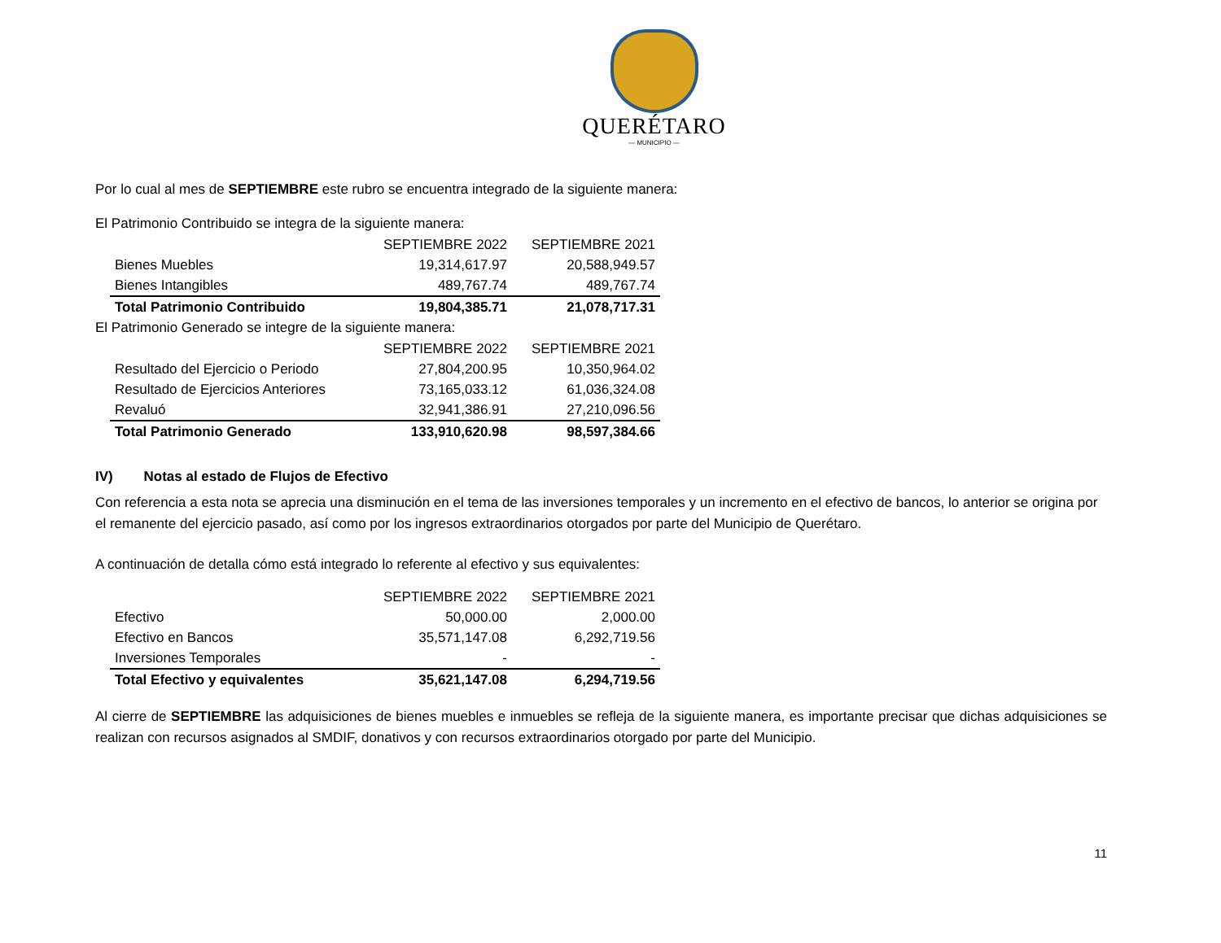QUERÉTARO
— MUNICIPIO —
Por lo cual al mes de SEPTIEMBRE este rubro se encuentra integrado de la siguiente manera:
El Patrimonio Contribuido se integra de la siguiente manera:
| | SEPTIEMBRE 2022 | SEPTIEMBRE 2021 |
| Bienes Muebles | 19,314,617.97 | 20,588,949.57 |
| Bienes Intangibles | 489,767.74 | 489,767.74 |
| Total Patrimonio Contribuido | 19,804,385.71 | 21,078,717.31 |
El Patrimonio Generado se integre de la siguiente manera:
| | SEPTIEMBRE 2022 | SEPTIEMBRE 2021 |
| Resultado del Ejercicio o Periodo | 27,804,200.95 | 10,350,964.02 |
| Resultado de Ejercicios Anteriores | 73,165,033.12 | 61,036,324.08 |
| Revaluó | 32,941,386.91 | 27,210,096.56 |
| Total Patrimonio Generado | 133,910,620.98 | 98,597,384.66 |
IV) Notas al estado de Flujos de Efectivo
Con referencia a esta nota se aprecia una disminución en el tema de las inversiones temporales y un incremento en el efectivo de bancos, lo anterior se origina por el remanente del ejercicio pasado, así como por los ingresos extraordinarios otorgados por parte del Municipio de Querétaro.
A continuación de detalla cómo está integrado lo referente al efectivo y sus equivalentes:
| | SEPTIEMBRE 2022 | SEPTIEMBRE 2021 |
| Efectivo | 50,000.00 | 2,000.00 |
| Efectivo en Bancos | 35,571,147.08 | 6,292,719.56 |
| Inversiones Temporales | - | - |
| Total Efectivo y equivalentes | 35,621,147.08 | 6,294,719.56 |
Al cierre de SEPTIEMBRE las adquisiciones de bienes muebles e inmuebles se refleja de la siguiente manera, es importante precisar que dichas adquisiciones se realizan con recursos asignados al SMDIF, donativos y con recursos extraordinarios otorgado por parte del Municipio.
11